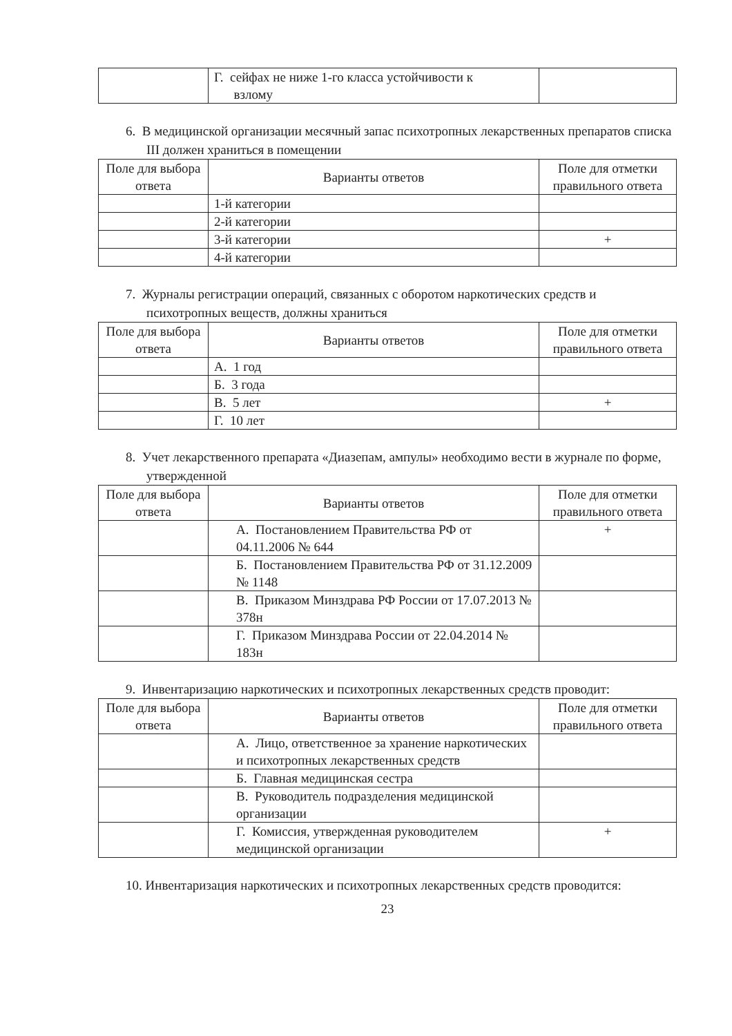| | Г. сейфах не ниже 1-го класса устойчивости к взлому | |
6. В медицинской организации месячный запас психотропных лекарственных препаратов списка III должен храниться в помещении
| Поле для выбора ответа | Варианты ответов | Поле для отметки правильного ответа |
| --- | --- | --- |
| | 1-й категории | |
| | 2-й категории | |
| | 3-й категории | + |
| | 4-й категории | |
7. Журналы регистрации операций, связанных с оборотом наркотических средств и психотропных веществ, должны храниться
| Поле для выбора ответа | Варианты ответов | Поле для отметки правильного ответа |
| --- | --- | --- |
| | А. 1 год | |
| | Б. 3 года | |
| | В. 5 лет | + |
| | Г. 10 лет | |
8. Учет лекарственного препарата «Диазепам, ампулы» необходимо вести в журнале по форме, утвержденной
| Поле для выбора ответа | Варианты ответов | Поле для отметки правильного ответа |
| --- | --- | --- |
| | А. Постановлением Правительства РФ от 04.11.2006 № 644 | + |
| | Б. Постановлением Правительства РФ от 31.12.2009 № 1148 | |
| | В. Приказом Минздрава РФ России от 17.07.2013 № 378н | |
| | Г. Приказом Минздрава России от 22.04.2014 № 183н | |
9. Инвентаризацию наркотических и психотропных лекарственных средств проводит:
| Поле для выбора ответа | Варианты ответов | Поле для отметки правильного ответа |
| --- | --- | --- |
| | А. Лицо, ответственное за хранение наркотических и психотропных лекарственных средств | |
| | Б. Главная медицинская сестра | |
| | В. Руководитель подразделения медицинской организации | |
| | Г. Комиссия, утвержденная руководителем медицинской организации | + |
10. Инвентаризация наркотических и психотропных лекарственных средств проводится:
23